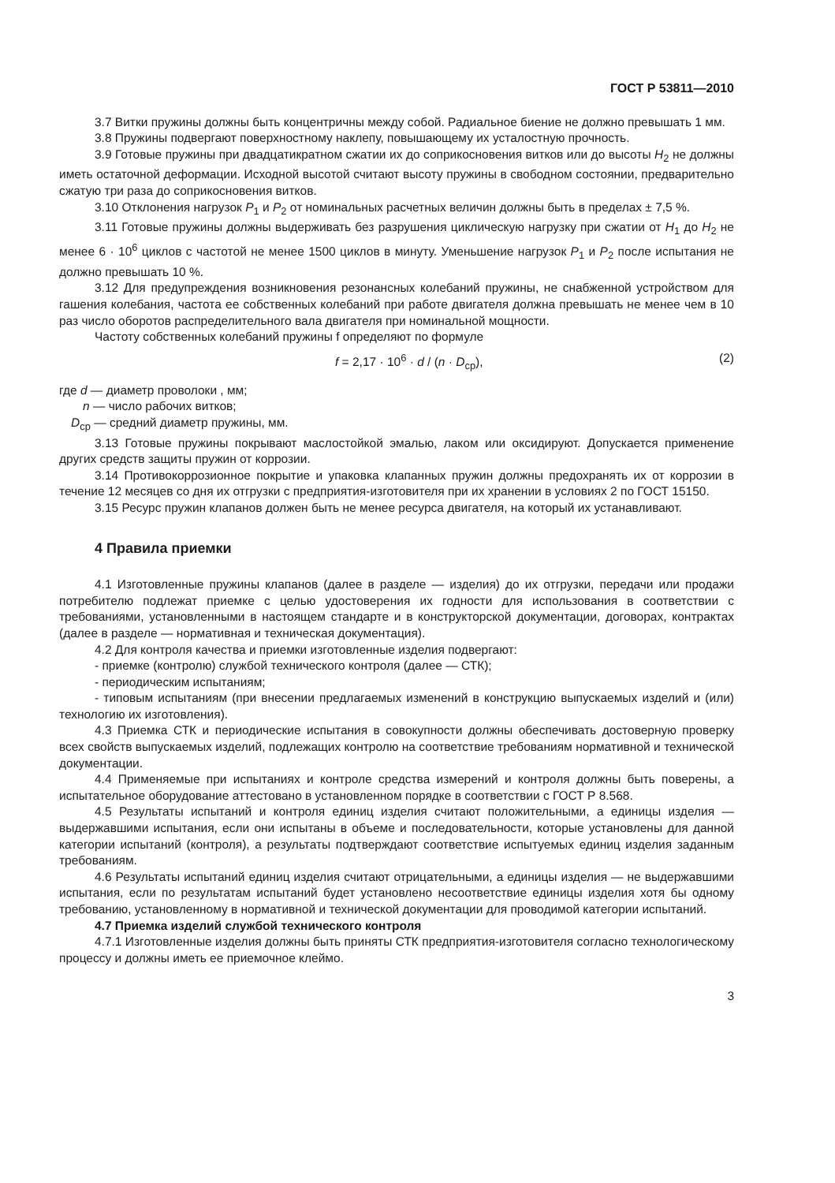ГОСТ Р 53811—2010
3.7 Витки пружины должны быть концентричны между собой. Радиальное биение не должно превышать 1 мм.
3.8 Пружины подвергают поверхностному наклепу, повышающему их усталостную прочность.
3.9 Готовые пружины при двадцатикратном сжатии их до соприкосновения витков или до высоты H<sub>2</sub> не должны иметь остаточной деформации. Исходной высотой считают высоту пружины в свободном состоянии, предварительно сжатую три раза до соприкосновения витков.
3.10 Отклонения нагрузок P<sub>1</sub> и P<sub>2</sub> от номинальных расчетных величин должны быть в пределах ± 7,5 %.
3.11 Готовые пружины должны выдерживать без разрушения циклическую нагрузку при сжатии от H<sub>1</sub> до H<sub>2</sub> не менее 6 · 10<sup>6</sup> циклов с частотой не менее 1500 циклов в минуту. Уменьшение нагрузок P<sub>1</sub> и P<sub>2</sub> после испытания не должно превышать 10 %.
3.12 Для предупреждения возникновения резонансных колебаний пружины, не снабженной устройством для гашения колебания, частота ее собственных колебаний при работе двигателя должна превышать не менее чем в 10 раз число оборотов распределительного вала двигателя при номинальной мощности.
Частоту собственных колебаний пружины f определяют по формуле
f = 2,17 · 10<sup>6</sup> · d / (n · D<sub>ср</sub>), (2)
где d — диаметр проволоки , мм;
n — число рабочих витков;
D<sub>ср</sub> — средний диаметр пружины, мм.
3.13 Готовые пружины покрывают маслостойкой эмалью, лаком или оксидируют. Допускается применение других средств защиты пружин от коррозии.
3.14 Противокоррозионное покрытие и упаковка клапанных пружин должны предохранять их от коррозии в течение 12 месяцев со дня их отгрузки с предприятия-изготовителя при их хранении в условиях 2 по ГОСТ 15150.
3.15 Ресурс пружин клапанов должен быть не менее ресурса двигателя, на который их устанавливают.
4 Правила приемки
4.1 Изготовленные пружины клапанов (далее в разделе — изделия) до их отгрузки, передачи или продажи потребителю подлежат приемке с целью удостоверения их годности для использования в соответствии с требованиями, установленными в настоящем стандарте и в конструкторской документации, договорах, контрактах (далее в разделе — нормативная и техническая документация).
4.2 Для контроля качества и приемки изготовленные изделия подвергают:
- приемке (контролю) службой технического контроля (далее — СТК);
- периодическим испытаниям;
- типовым испытаниям (при внесении предлагаемых изменений в конструкцию выпускаемых изделий и (или) технологию их изготовления).
4.3 Приемка СТК и периодические испытания в совокупности должны обеспечивать достоверную проверку всех свойств выпускаемых изделий, подлежащих контролю на соответствие требованиям нормативной и технической документации.
4.4 Применяемые при испытаниях и контроле средства измерений и контроля должны быть поверены, а испытательное оборудование аттестовано в установленном порядке в соответствии с ГОСТ Р 8.568.
4.5 Результаты испытаний и контроля единиц изделия считают положительными, а единицы изделия — выдержавшими испытания, если они испытаны в объеме и последовательности, которые установлены для данной категории испытаний (контроля), а результаты подтверждают соответствие испытуемых единиц изделия заданным требованиям.
4.6 Результаты испытаний единиц изделия считают отрицательными, а единицы изделия — не выдержавшими испытания, если по результатам испытаний будет установлено несоответствие единицы изделия хотя бы одному требованию, установленному в нормативной и технической документации для проводимой категории испытаний.
4.7 Приемка изделий службой технического контроля
4.7.1 Изготовленные изделия должны быть приняты СТК предприятия-изготовителя согласно технологическому процессу и должны иметь ее приемочное клеймо.
3